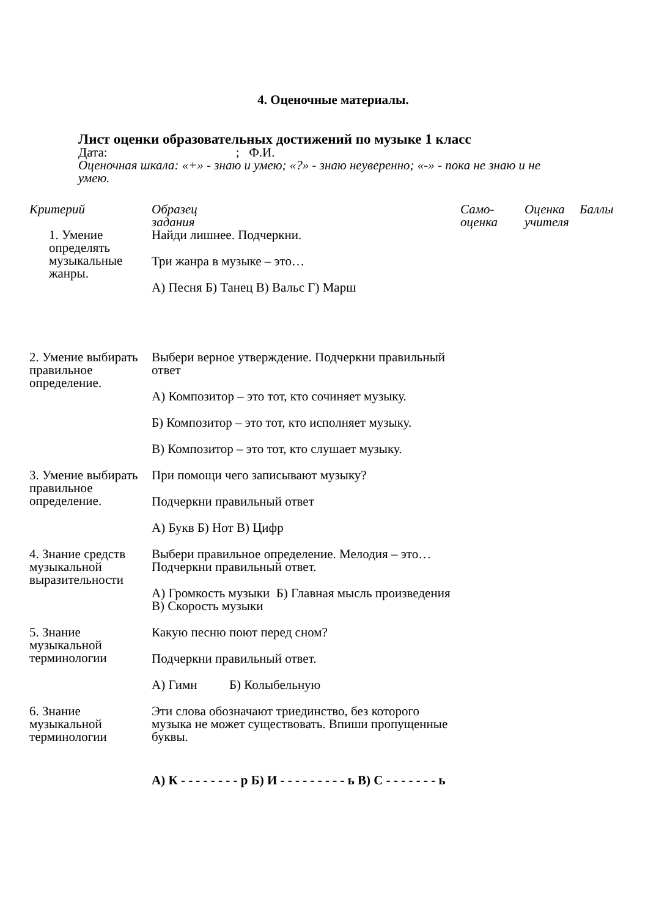4. Оценочные материалы.
Лист оценки образовательных достижений по музыке 1 класс
Дата: ; Ф.И.
Оценочная шкала: «+» - знаю и умею; «?» - знаю неуверенно; «-» - пока не знаю и не умею.
| Критерий | Образец задания | Само- оценка | Оценка учителя | Баллы |
| --- | --- | --- | --- | --- |
| 1. Умение определять музыкальные жанры. | Найди лишнее. Подчеркни. Три жанра в музыке – это… А) Песня Б) Танец В) Вальс Г) Марш | | | |
| 2. Умение выбирать правильное определение. | Выбери верное утверждение. Подчеркни правильный ответ А) Композитор – это тот, кто сочиняет музыку. Б) Композитор – это тот, кто исполняет музыку. В) Композитор – это тот, кто слушает музыку. | | | |
| 3. Умение выбирать правильное определение. | При помощи чего записывают музыку? Подчеркни правильный ответ А) Букв Б) Нот В) Цифр | | | |
| 4. Знание средств музыкальной выразительности | Выбери правильное определение. Мелодия – это… Подчеркни правильный ответ. А) Громкость музыки Б) Главная мысль произведения В) Скорость музыки | | | |
| 5. Знание музыкальной терминологии | Какую песню поют перед сном? Подчеркни правильный ответ. А) Гимн Б) Колыбельную | | | |
| 6. Знание музыкальной терминологии | Эти слова обозначают триединство, без которого музыка не может существовать. Впиши пропущенные буквы. А) К - - - - - - - - р Б) И - - - - - - - - - ь В) С - - - - - - - ь | | | |